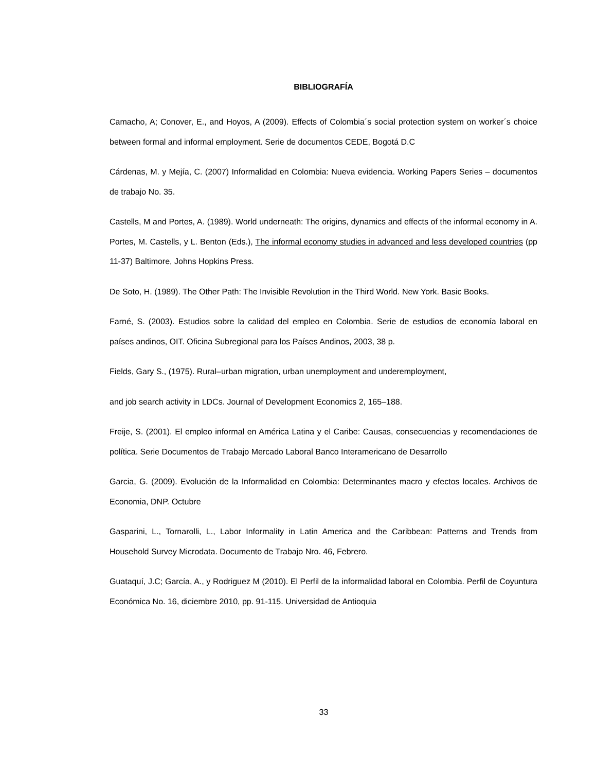BIBLIOGRAFÍA
Camacho, A; Conover, E., and Hoyos, A (2009). Effects of Colombia´s social protection system on worker´s choice between formal and informal employment. Serie de documentos CEDE, Bogotá D.C
Cárdenas, M. y Mejía, C. (2007) Informalidad en Colombia: Nueva evidencia. Working Papers Series – documentos de trabajo No. 35.
Castells, M and Portes, A. (1989). World underneath: The origins, dynamics and effects of the informal economy in A. Portes, M. Castells, y L. Benton (Eds.), The informal economy studies in advanced and less developed countries (pp 11-37) Baltimore, Johns Hopkins Press.
De Soto, H. (1989). The Other Path: The Invisible Revolution in the Third World. New York. Basic Books.
Farné, S. (2003). Estudios sobre la calidad del empleo en Colombia. Serie de estudios de economía laboral en países andinos, OIT. Oficina Subregional para los Países Andinos, 2003, 38 p.
Fields, Gary S., (1975). Rural–urban migration, urban unemployment and underemployment,
and job search activity in LDCs. Journal of Development Economics 2, 165–188.
Freije, S. (2001). El empleo informal en América Latina y el Caribe: Causas, consecuencias y recomendaciones de política. Serie Documentos de Trabajo Mercado Laboral Banco Interamericano de Desarrollo
Garcia, G. (2009). Evolución de la Informalidad en Colombia: Determinantes macro y efectos locales. Archivos de Economia, DNP. Octubre
Gasparini, L., Tornarolli, L., Labor Informality in Latin America and the Caribbean: Patterns and Trends from Household Survey Microdata. Documento de Trabajo Nro. 46, Febrero.
Guataquí, J.C; García, A., y Rodriguez M (2010). El Perfil de la informalidad laboral en Colombia. Perfil de Coyuntura Económica No. 16, diciembre 2010, pp. 91-115. Universidad de Antioquia
33